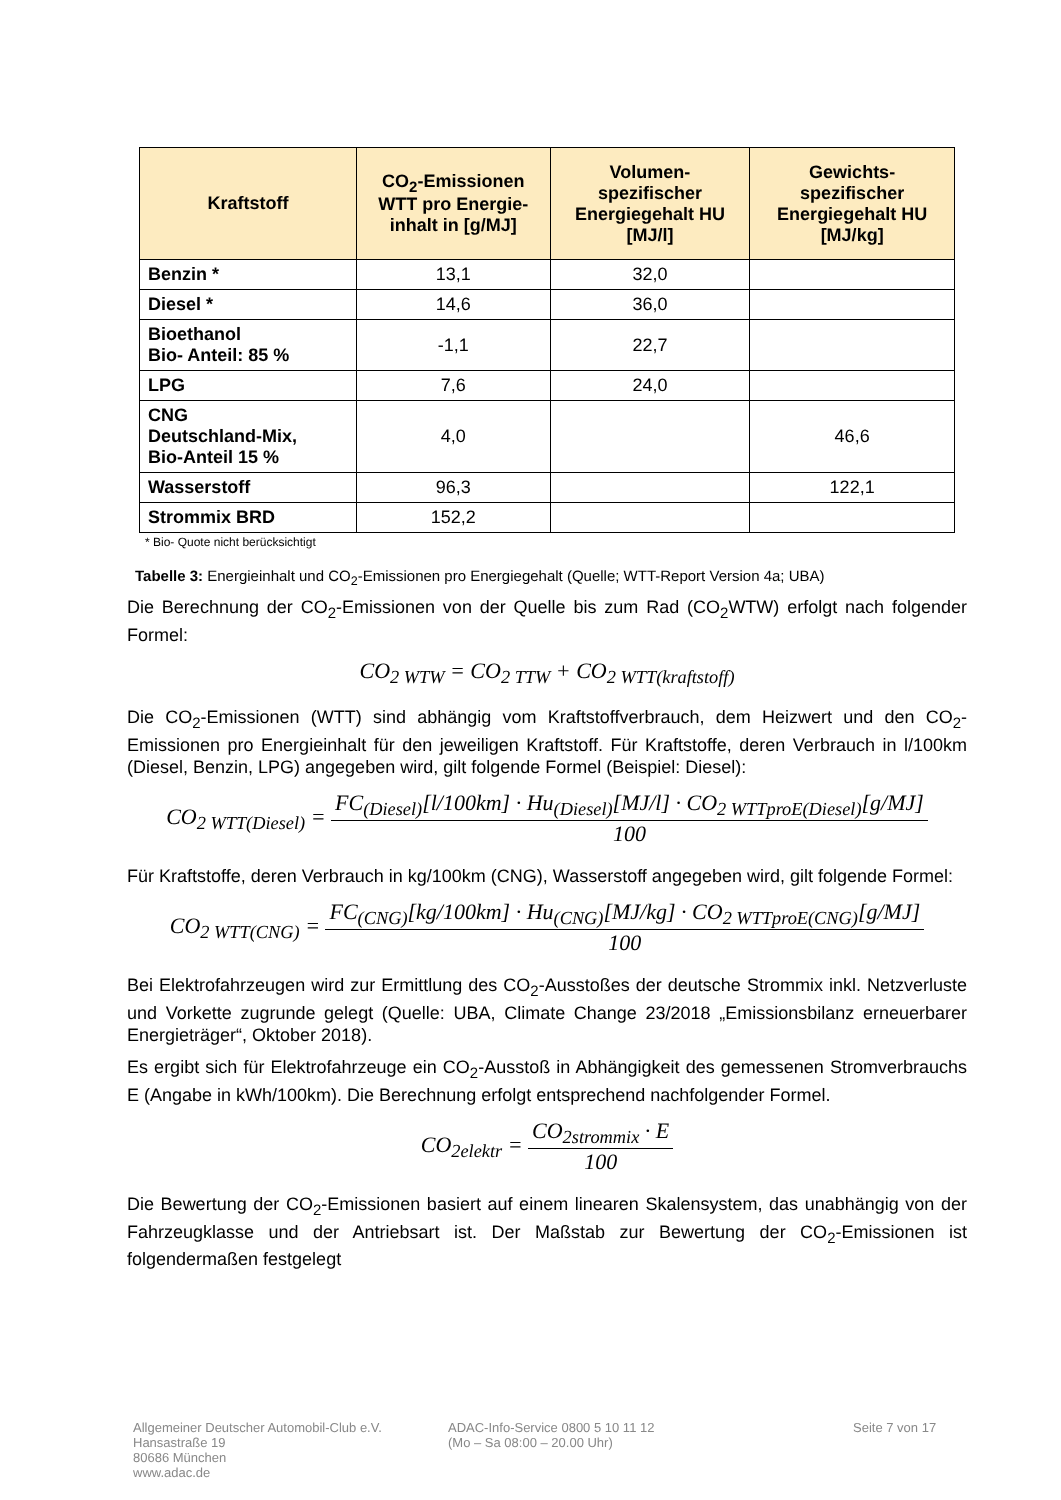| Kraftstoff | CO<sub>2</sub>-Emissionen WTT pro Energie-inhalt in [g/MJ] | Volumen-spezifischer Energiegehalt HU [MJ/l] | Gewichts-spezifischer Energiegehalt HU [MJ/kg] |
| --- | --- | --- | --- |
| Benzin * | 13,1 | 32,0 | |
| Diesel * | 14,6 | 36,0 | |
| Bioethanol Bio- Anteil: 85 % | -1,1 | 22,7 | |
| LPG | 7,6 | 24,0 | |
| CNG Deutschland-Mix, Bio-Anteil 15 % | 4,0 | | 46,6 |
| Wasserstoff | 96,3 | | 122,1 |
| Strommix BRD | 152,2 | | |
* Bio- Quote nicht berücksichtigt
Tabelle 3: Energieinhalt und CO<sub>2</sub>-Emissionen pro Energiegehalt (Quelle; WTT-Report Version 4a; UBA)
Die Berechnung der CO<sub>2</sub>-Emissionen von der Quelle bis zum Rad (CO<sub>2</sub>WTW) erfolgt nach folgender Formel:
CO<sub>2 WTW</sub> = CO<sub>2 TTW</sub> + CO<sub>2 WTT(kraftstoff)</sub>
Die CO<sub>2</sub>-Emissionen (WTT) sind abhängig vom Kraftstoffverbrauch, dem Heizwert und den CO<sub>2</sub>-Emissionen pro Energieinhalt für den jeweiligen Kraftstoff. Für Kraftstoffe, deren Verbrauch in l/100km (Diesel, Benzin, LPG) angegeben wird, gilt folgende Formel (Beispiel: Diesel):
CO<sub>2 WTT(Diesel)</sub> =
FC<sub>(Diesel)</sub>[l/100km] · Hu<sub>(Diesel)</sub>[MJ/l] · CO<sub>2 WTTproE(Diesel)</sub>[g/MJ]
100
Für Kraftstoffe, deren Verbrauch in kg/100km (CNG), Wasserstoff angegeben wird, gilt folgende Formel:
CO<sub>2 WTT(CNG)</sub> =
FC<sub>(CNG)</sub>[kg/100km] · Hu<sub>(CNG)</sub>[MJ/kg] · CO<sub>2 WTTproE(CNG)</sub>[g/MJ]
100
Bei Elektrofahrzeugen wird zur Ermittlung des CO<sub>2</sub>-Ausstoßes der deutsche Strommix inkl. Netzverluste und Vorkette zugrunde gelegt (Quelle: UBA, Climate Change 23/2018 „Emissionsbilanz erneuerbarer Energieträger“, Oktober 2018).
Es ergibt sich für Elektrofahrzeuge ein CO<sub>2</sub>-Ausstoß in Abhängigkeit des gemessenen Stromverbrauchs E (Angabe in kWh/100km). Die Berechnung erfolgt entsprechend nachfolgender Formel.
CO<sub>2elektr</sub> =
CO<sub>2strommix</sub> · E
100
Die Bewertung der CO<sub>2</sub>-Emissionen basiert auf einem linearen Skalensystem, das unabhängig von der Fahrzeugklasse und der Antriebsart ist. Der Maßstab zur Bewertung der CO<sub>2</sub>-Emissionen ist folgendermaßen festgelegt
Allgemeiner Deutscher Automobil-Club e.V.
Hansastraße 19
80686 München
www.adac.de
ADAC-Info-Service 0800 5 10 11 12
(Mo – Sa 08:00 – 20.00 Uhr)
Seite 7 von 17